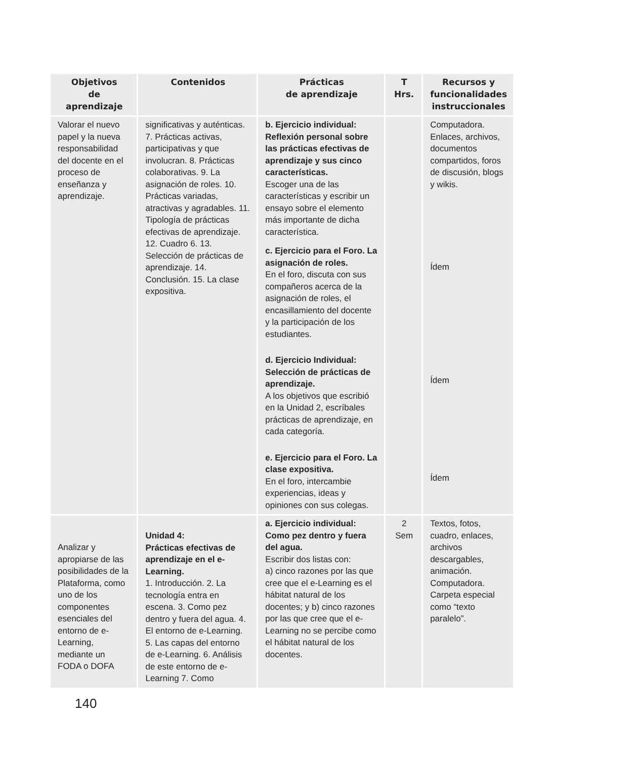| Objetivos de aprendizaje | Contenidos | Prácticas de aprendizaje | T Hrs. | Recursos y funcionalidades instruccionales |
| --- | --- | --- | --- | --- |
| Valorar el nuevo papel y la nueva responsabilidad del docente en el proceso de enseñanza y aprendizaje. | significativas y auténticas. 7. Prácticas activas, participativas y que involucran. 8. Prácticas colaborativas. 9. La asignación de roles. 10. Prácticas variadas, atractivas y agradables. 11. Tipología de prácticas efectivas de aprendizaje. 12. Cuadro 6. 13. Selección de prácticas de aprendizaje. 14. Conclusión. 15. La clase expositiva. | b. Ejercicio individual: Reflexión personal sobre las prácticas efectivas de aprendizaje y sus cinco características. Escoger una de las características y escribir un ensayo sobre el elemento más importante de dicha característica. c. Ejercicio para el Foro. La asignación de roles. En el foro, discuta con sus compañeros acerca de la asignación de roles, el encasillamiento del docente y la participación de los estudiantes. d. Ejercicio Individual: Selección de prácticas de aprendizaje. A los objetivos que escribió en la Unidad 2, escríbales prácticas de aprendizaje, en cada categoría. e. Ejercicio para el Foro. La clase expositiva. En el foro, intercambie experiencias, ideas y opiniones con sus colegas. | | Computadora. Enlaces, archivos, documentos compartidos, foros de discusión, blogs y wikis. Ídem Ídem Ídem |
| Analizar y apropiarse de las posibilidades de la Plataforma, como uno de los componentes esenciales del entorno de e-Learning, mediante un FODA o DOFA | Unidad 4: Prácticas efectivas de aprendizaje en el e-Learning. 1. Introducción. 2. La tecnología entra en escena. 3. Como pez dentro y fuera del agua. 4. El entorno de e-Learning. 5. Las capas del entorno de e-Learning. 6. Análisis de este entorno de e-Learning 7. Como | a. Ejercicio individual: Como pez dentro y fuera del agua. Escribir dos listas con: a) cinco razones por las que cree que el e-Learning es el hábitat natural de los docentes; y b) cinco razones por las que cree que el e-Learning no se percibe como el hábitat natural de los docentes. | 2 Sem | Textos, fotos, cuadro, enlaces, archivos descargables, animación. Computadora. Carpeta especial como “texto paralelo”. |
140